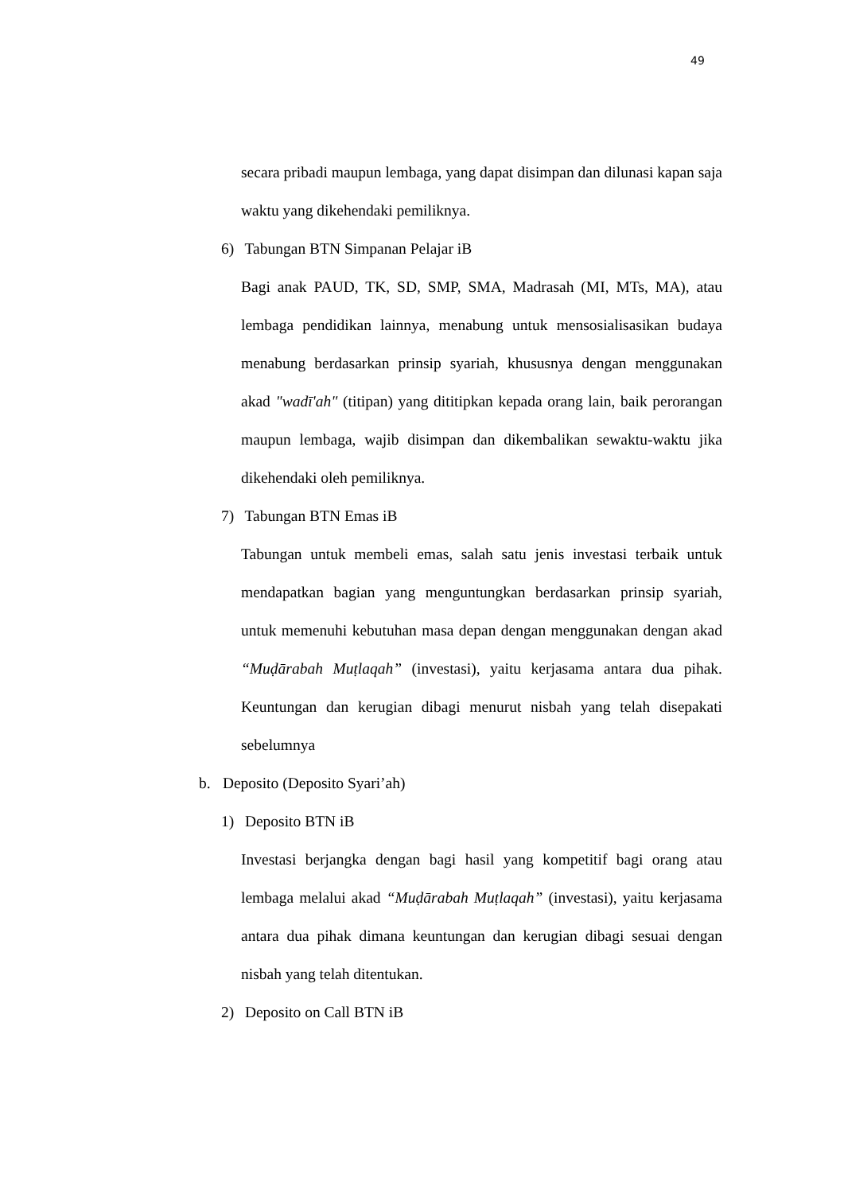49
secara pribadi maupun lembaga, yang dapat disimpan dan dilunasi kapan saja waktu yang dikehendaki pemiliknya.
6) Tabungan BTN Simpanan Pelajar iB
Bagi anak PAUD, TK, SD, SMP, SMA, Madrasah (MI, MTs, MA), atau lembaga pendidikan lainnya, menabung untuk mensosialisasikan budaya menabung berdasarkan prinsip syariah, khususnya dengan menggunakan akad "wadī'ah" (titipan) yang dititipkan kepada orang lain, baik perorangan maupun lembaga, wajib disimpan dan dikembalikan sewaktu-waktu jika dikehendaki oleh pemiliknya.
7) Tabungan BTN Emas iB
Tabungan untuk membeli emas, salah satu jenis investasi terbaik untuk mendapatkan bagian yang menguntungkan berdasarkan prinsip syariah, untuk memenuhi kebutuhan masa depan dengan menggunakan dengan akad “Muḍārabah Muṭlaqah” (investasi), yaitu kerjasama antara dua pihak. Keuntungan dan kerugian dibagi menurut nisbah yang telah disepakati sebelumnya
b. Deposito (Deposito Syari’ah)
1) Deposito BTN iB
Investasi berjangka dengan bagi hasil yang kompetitif bagi orang atau lembaga melalui akad “Muḍārabah Muṭlaqah” (investasi), yaitu kerjasama antara dua pihak dimana keuntungan dan kerugian dibagi sesuai dengan nisbah yang telah ditentukan.
2) Deposito on Call BTN iB